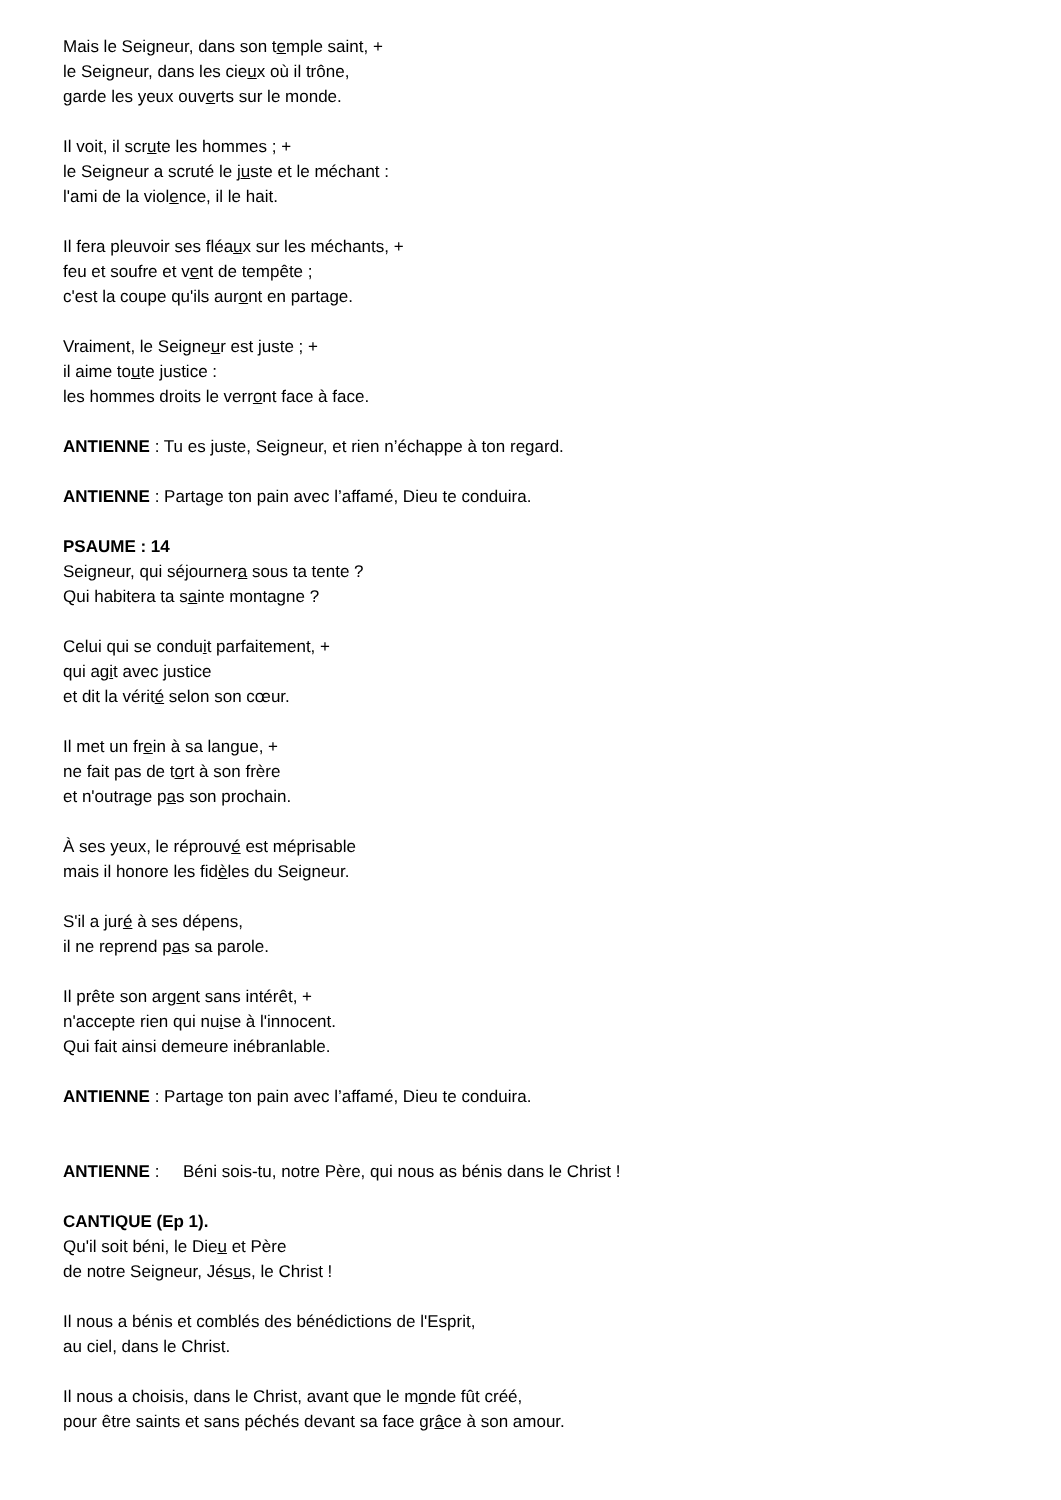Mais le Seigneur, dans son temple saint, +
le Seigneur, dans les cieux où il trône,
garde les yeux ouverts sur le monde.
Il voit, il scrute les hommes ; +
le Seigneur a scruté le juste et le méchant :
l'ami de la violence, il le hait.
Il fera pleuvoir ses fléaux sur les méchants, +
feu et soufre et vent de tempête ;
c'est la coupe qu'ils auront en partage.
Vraiment, le Seigneur est juste ; +
il aime toute justice :
les hommes droits le verront face à face.
ANTIENNE : Tu es juste, Seigneur, et rien n’échappe à ton regard.
ANTIENNE : Partage ton pain avec l’affamé, Dieu te conduira.
PSAUME : 14
Seigneur, qui séjournera sous ta tente ?
Qui habitera ta sainte montagne ?
Celui qui se conduit parfaitement, +
qui agit avec justice
et dit la vérité selon son cœur.
Il met un frein à sa langue, +
ne fait pas de tort à son frère
et n'outrage pas son prochain.
À ses yeux, le réprouvé est méprisable
mais il honore les fidèles du Seigneur.
S'il a juré à ses dépens,
il ne reprend pas sa parole.
Il prête son argent sans intérêt, +
n'accepte rien qui nuise à l'innocent.
Qui fait ainsi demeure inébranlable.
ANTIENNE : Partage ton pain avec l’affamé, Dieu te conduira.
ANTIENNE : Béni sois-tu, notre Père, qui nous as bénis dans le Christ !
CANTIQUE (Ep 1).
Qu'il soit béni, le Dieu et Père
de notre Seigneur, Jésus, le Christ !
Il nous a bénis et comblés des bénédictions de l'Esprit,
au ciel, dans le Christ.
Il nous a choisis, dans le Christ, avant que le monde fût créé,
pour être saints et sans péchés devant sa face grâce à son amour.